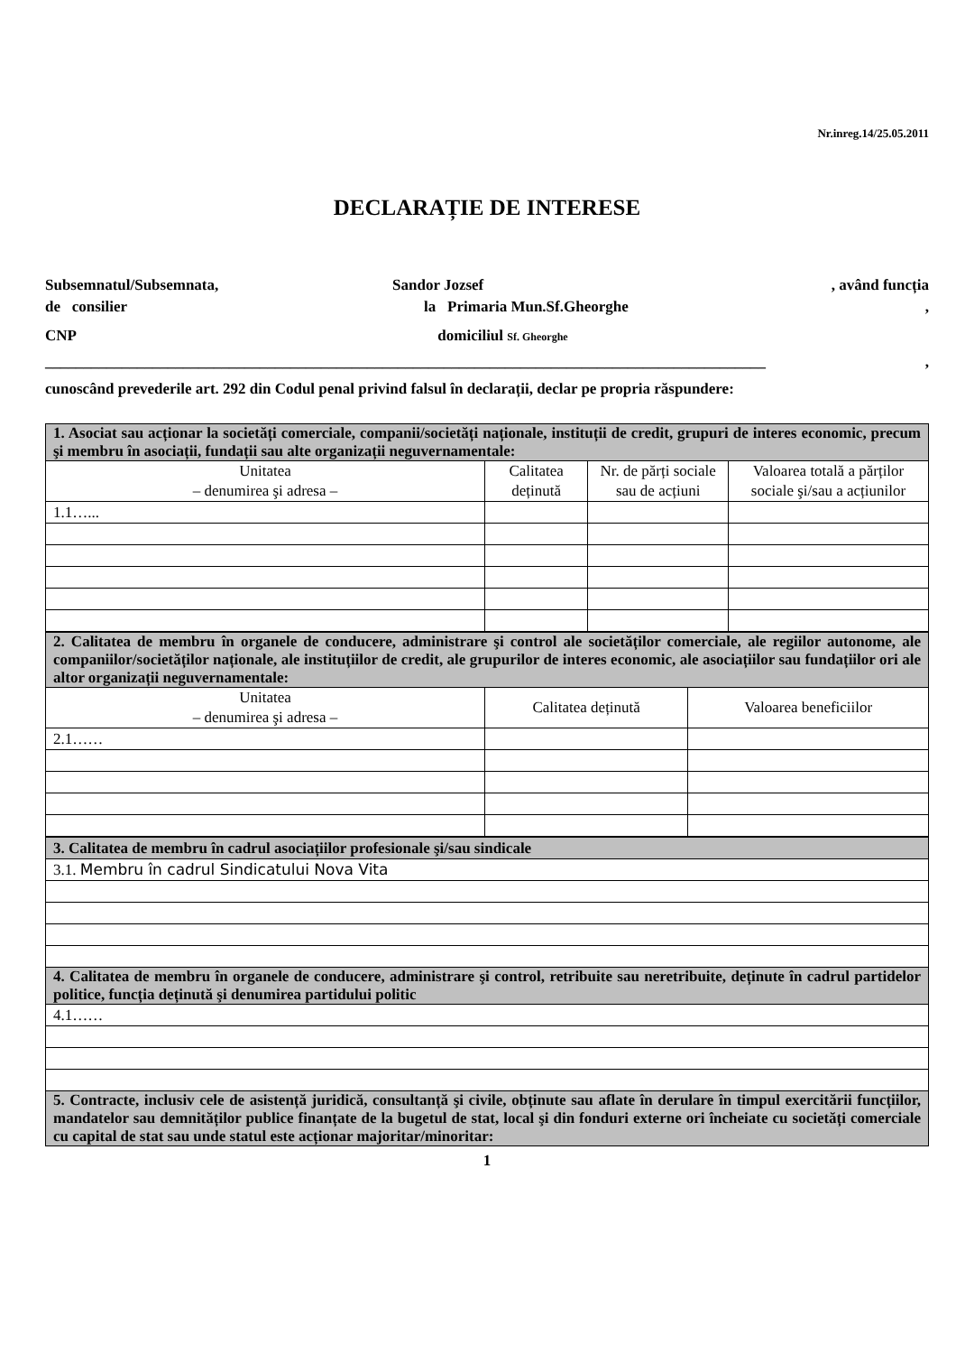Nr.inreg.14/25.05.2011
DECLARAȚIE DE INTERESE
Subsemnatul/Subsemnata, Sandor Jozsef , având funcția
de consilier la Primaria Mun.Sf.Gheorghe,
CNP domiciliul Sf. Gheorghe
______________________________________________________________________________________________,
cunoscând prevederile art. 292 din Codul penal privind falsul în declarații, declar pe propria răspundere:
| 1. Asociat sau acționar la societăți comerciale, companii/societăți naționale, instituții de credit, grupuri de interes economic, precum şi membru în asociații, fundații sau alte organizații neguvernamentale: | | | |
| Unitatea – denumirea şi adresa – | Calitatea deținută | Nr. de părți sociale sau de acțiuni | Valoarea totală a părților sociale şi/sau a acțiunilor |
| 1.1…... | | | |
| 2. Calitatea de membru în organele de conducere, administrare şi control ale societăților comerciale, ale regiilor autonome, ale companiilor/societăților naționale, ale instituțiilor de credit, ale grupurilor de interes economic, ale asociațiilor sau fundațiilor ori ale altor organizații neguvernamentale: | | |
| Unitatea – denumirea şi adresa – | Calitatea deținută | Valoarea beneficiilor |
| 2.1…… | | |
| 3. Calitatea de membru în cadrul asociațiilor profesionale şi/sau sindicale |
| 3.1. Membru în cadrul Sindicatului Nova Vita |
| 4. Calitatea de membru în organele de conducere, administrare şi control, retribuite sau neretribuite, deținute în cadrul partidelor politice, funcția deținută şi denumirea partidului politic |
| 4.1…… |
| 5. Contracte, inclusiv cele de asistență juridică, consultanță şi civile, obținute sau aflate în derulare în timpul exercitării funcțiilor, mandatelor sau demnităților publice finanțate de la bugetul de stat, local şi din fonduri externe ori încheiate cu societăți comerciale cu capital de stat sau unde statul este acționar majoritar/minoritar: |
1